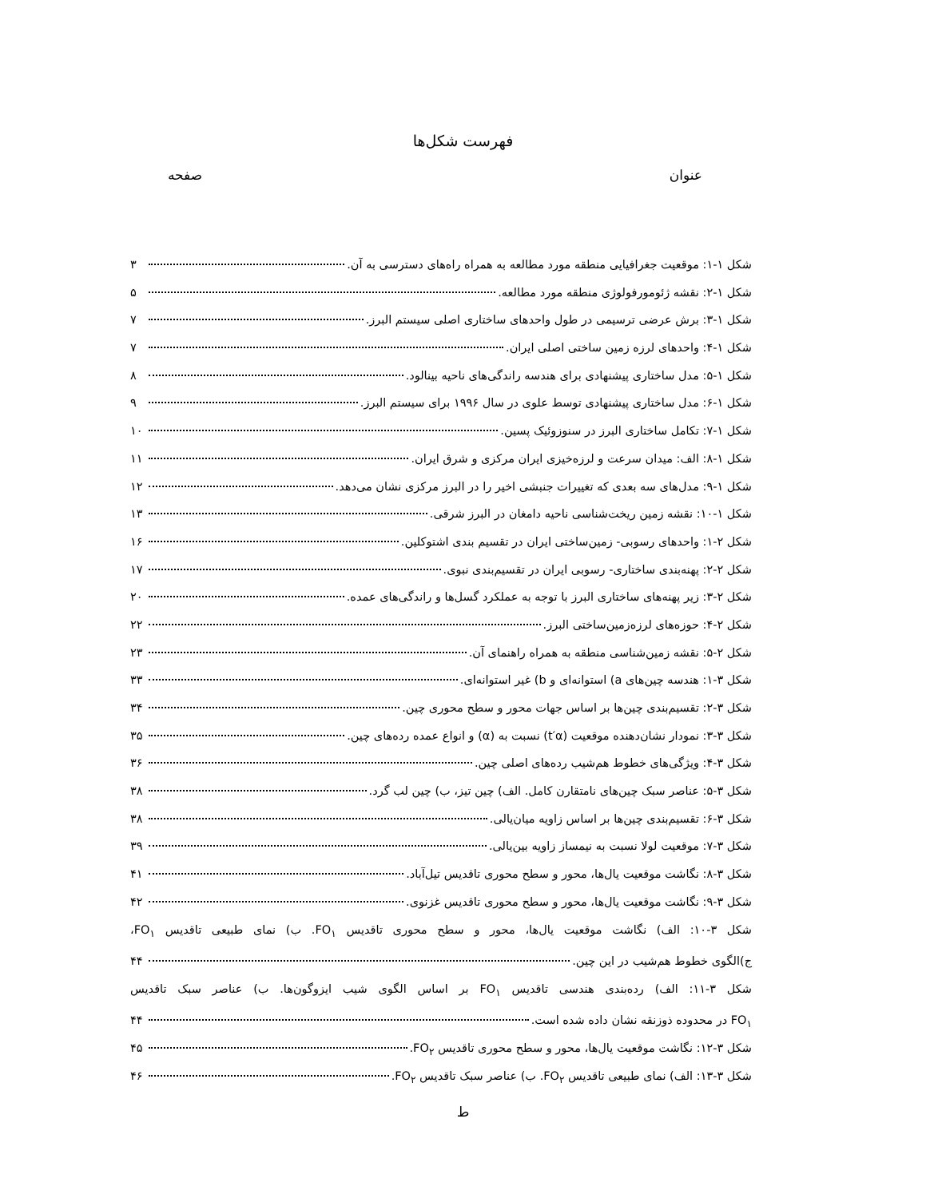فهرست شکل‌ها
عنوان صفحه
شکل ۱-۱: موقعیت جغرافیایی منطقه مورد مطالعه به همراه راه‌های دسترسی به آن. ۳
شکل ۱-۲: نقشه ژئومورفولوژی منطقه مورد مطالعه. ۵
شکل ۱-۳: برش عرضی ترسیمی در طول واحدهای ساختاری اصلی سیستم البرز. ۷
شکل ۱-۴: واحدهای لرزه زمین ساختی اصلی ایران. ۷
شکل ۱-۵: مدل ساختاری پیشنهادی برای هندسه راندگی‌های ناحیه بینالود. ۸
شکل ۱-۶: مدل ساختاری پیشنهادی توسط علوی در سال ۱۹۹۶ برای سیستم البرز. ۹
شکل ۱-۷: تکامل ساختاری البرز در سنوزوئیک پسین. ۱۰
شکل ۱-۸: الف: میدان سرعت و لرزه‌خیزی ایران مرکزی و شرق ایران. ۱۱
شکل ۱-۹: مدل‌های سه بعدی که تغییرات جنبشی اخیر را در البرز مرکزی نشان می‌دهد. ۱۲
شکل ۱-۱۰: نقشه زمین ریخت‌شناسی ناحیه دامغان در البرز شرقی. ۱۳
شکل ۲-۱: واحدهای رسوبی- زمین‌ساختی ایران در تقسیم بندی اشتوکلین. ۱۶
شکل ۲-۲: پهنه‌بندی ساختاری- رسوبی ایران در تقسیم‌بندی نبوی. ۱۷
شکل ۲-۳: زیر پهنه‌های ساختاری البرز با توجه به عملکرد گسل‌ها و راندگی‌های عمده. ۲۰
شکل ۲-۴: حوزه‌های لرزه‌زمین‌ساختی البرز. ۲۲
شکل ۲-۵: نقشه زمین‌شناسی منطقه به همراه راهنمای آن. ۲۳
شکل ۳-۱: هندسه چین‌های a) استوانه‌ای و b) غیر استوانه‌ای. ۳۳
شکل ۳-۲: تقسیم‌بندی چین‌ها بر اساس جهات محور و سطح محوری چین. ۳۴
شکل ۳-۳: نمودار نشان‌دهنده موقعیت (t′α) نسبت به (α) و انواع عمده رده‌های چین. ۳۵
شکل ۳-۴: ویژگی‌های خطوط هم‌شیب رده‌های اصلی چین. ۳۶
شکل ۳-۵: عناصر سبک چین‌های نامتقارن کامل. الف) چین تیز، ب) چین لب گرد. ۳۸
شکل ۳-۶: تقسیم‌بندی چین‌ها بر اساس زاویه میان‌یالی. ۳۸
شکل ۳-۷: موقعیت لولا نسبت به نیمساز زاویه بین‌یالی. ۳۹
شکل ۳-۸: نگاشت موقعیت یال‌ها، محور و سطح محوری تاقدیس تیل‌آباد. ۴۱
شکل ۳-۹: نگاشت موقعیت یال‌ها، محور و سطح محوری تاقدیس غزنوی. ۴۲
شکل ۳-۱۰: الف) نگاشت موقعیت یال‌ها، محور و سطح محوری تاقدیس FO<sub>۱</sub>. ب) نمای طبیعی تاقدیس FO<sub>۱</sub>،
ج)الگوی خطوط هم‌شیب در این چین. ۴۴
شکل ۳-۱۱: الف) رده‌بندی هندسی تاقدیس FO<sub>۱</sub> بر اساس الگوی شیب ایزوگون‌ها. ب) عناصر سبک تاقدیس
FO<sub>۱</sub> در محدوده ذوزنقه نشان داده شده است. ۴۴
شکل ۳-۱۲: نگاشت موقعیت یال‌ها، محور و سطح محوری تاقدیس FO<sub>۲</sub>. ۴۵
شکل ۳-۱۳: الف) نمای طبیعی تاقدیس FO<sub>۲</sub>. ب) عناصر سبک تاقدیس FO<sub>۲</sub>. ۴۶
ط